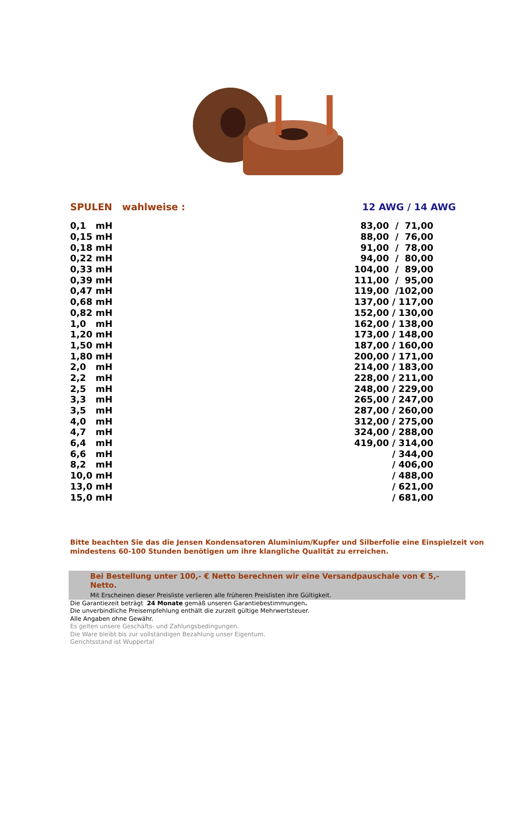SPULEN wahlweise : 12 AWG / 14 AWG
| 0,1 mH | 83,00 / 71,00 |
| 0,15 mH | 88,00 / 76,00 |
| 0,18 mH | 91,00 / 78,00 |
| 0,22 mH | 94,00 / 80,00 |
| 0,33 mH | 104,00 / 89,00 |
| 0,39 mH | 111,00 / 95,00 |
| 0,47 mH | 119,00 /102,00 |
| 0,68 mH | 137,00 / 117,00 |
| 0,82 mH | 152,00 / 130,00 |
| 1,0 mH | 162,00 / 138,00 |
| 1,20 mH | 173,00 / 148,00 |
| 1,50 mH | 187,00 / 160,00 |
| 1,80 mH | 200,00 / 171,00 |
| 2,0 mH | 214,00 / 183,00 |
| 2,2 mH | 228,00 / 211,00 |
| 2,5 mH | 248,00 / 229,00 |
| 3,3 mH | 265,00 / 247,00 |
| 3,5 mH | 287,00 / 260,00 |
| 4,0 mH | 312,00 / 275,00 |
| 4,7 mH | 324,00 / 288,00 |
| 6,4 mH | 419,00 / 314,00 |
| 6,6 mH | / 344,00 |
| 8,2 mH | / 406,00 |
| 10,0 mH | / 488,00 |
| 13,0 mH | / 621,00 |
| 15,0 mH | / 681,00 |
Bitte beachten Sie das die Jensen Kondensatoren Aluminium/Kupfer und Silberfolie eine Einspielzeit von mindestens 60-100 Stunden benötigen um ihre klangliche Qualität zu erreichen.
Bei Bestellung unter 100,- € Netto berechnen wir eine Versandpauschale von € 5,-Netto.
Mit Erscheinen dieser Preisliste verlieren alle früheren Preislisten ihre Gültigkeit.
Die Garantiezeit beträgt 24 Monate gemäß unseren Garantiebestimmungen.
Die unverbindliche Preisempfehlung enthält die zurzeit gültige Mehrwertsteuer.
Alle Angaben ohne Gewähr.
Es gelten unsere Geschäfts- und Zahlungsbedingungen.
Die Ware bleibt bis zur vollständigen Bezahlung unser Eigentum.
Gerichtsstand ist Wuppertal